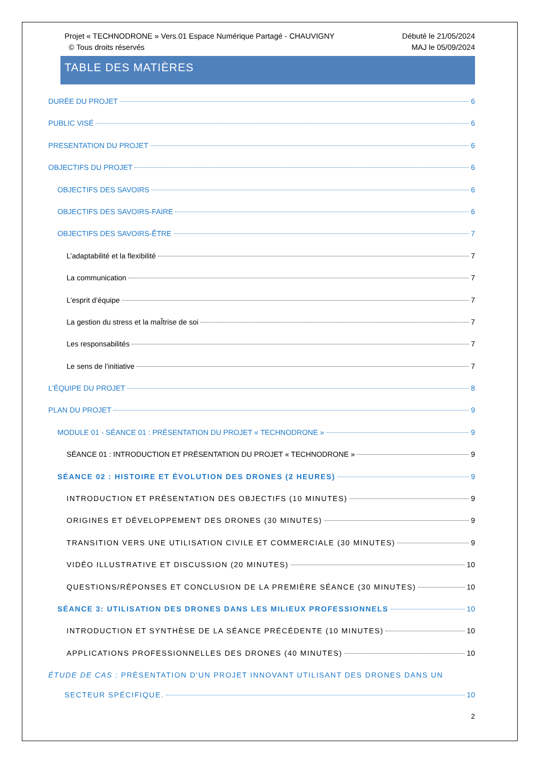Projet « TECHNODRONE » Vers.01 Espace Numérique Partagé - CHAUVIGNY
© Tous droits réservés
Débuté le 21/05/2024
MAJ le 05/09/2024
TABLE DES MATIÈRES
DURÉE DU PROJET 6
PUBLIC VISÉ 6
PRESENTATION DU PROJET 6
OBJECTIFS DU PROJET 6
OBJECTIFS DES SAVOIRS 6
OBJECTIFS DES SAVOIRS-FAIRE 6
OBJECTIFS DES SAVOIRS-ÊTRE 7
L’adaptabilité et la flexibilité 7
La communication 7
L’esprit d’équipe 7
La gestion du stress et la maÎtrise de soi 7
Les responsabilités 7
Le sens de l’initiative 7
L’ÉQUIPE DU PROJET 8
PLAN DU PROJET 9
MODULE 01 - SÉANCE 01 : PRÉSENTATION DU PROJET « TECHNODRONE » 9
SÉANCE 01 : INTRODUCTION ET PRÉSENTATION DU PROJET « TECHNODRONE » 9
SÉANCE 02 : HISTOIRE ET ÉVOLUTION DES DRONES (2 HEURES) 9
INTRODUCTION ET PRÉSENTATION DES OBJECTIFS (10 MINUTES) 9
ORIGINES ET DÉVELOPPEMENT DES DRONES (30 MINUTES) 9
TRANSITION VERS UNE UTILISATION CIVILE ET COMMERCIALE (30 MINUTES) 9
VIDÉO ILLUSTRATIVE ET DISCUSSION (20 MINUTES) 10
QUESTIONS/RÉPONSES ET CONCLUSION DE LA PREMIÈRE SÉANCE (30 MINUTES) 10
SÉANCE 3: UTILISATION DES DRONES DANS LES MILIEUX PROFESSIONNELS 10
INTRODUCTION ET SYNTHÈSE DE LA SÉANCE PRÉCÉDENTE (10 MINUTES) 10
APPLICATIONS PROFESSIONNELLES DES DRONES (40 MINUTES) 10
ÉTUDE DE CAS : PRÉSENTATION D’UN PROJET INNOVANT UTILISANT DES DRONES DANS UN
SECTEUR SPÉCIFIQUE. 10
2